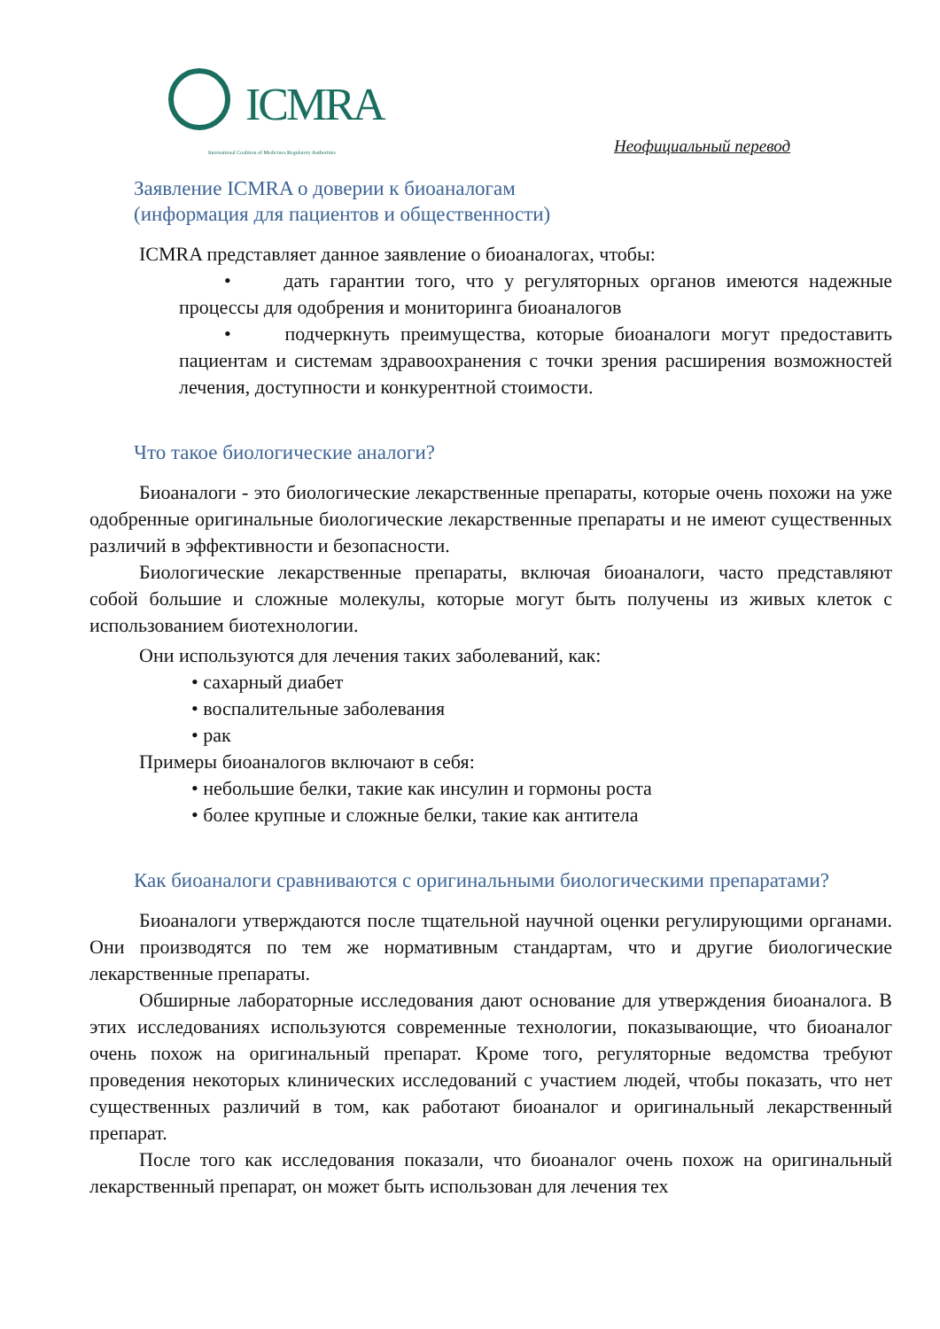ICMRA
International Coalition of Medicines Regulatory Authorities
Неофициальный перевод
Заявление ICMRA о доверии к биоаналогам
(информация для пациентов и общественности)
ICMRA представляет данное заявление о биоаналогах, чтобы:
• дать гарантии того, что у регуляторных органов имеются надежные процессы для одобрения и мониторинга биоаналогов
• подчеркнуть преимущества, которые биоаналоги могут предоставить пациентам и системам здравоохранения с точки зрения расширения возможностей лечения, доступности и конкурентной стоимости.
Что такое биологические аналоги?
Биоаналоги - это биологические лекарственные препараты, которые очень похожи на уже одобренные оригинальные биологические лекарственные препараты и не имеют существенных различий в эффективности и безопасности.
Биологические лекарственные препараты, включая биоаналоги, часто представляют собой большие и сложные молекулы, которые могут быть получены из живых клеток с использованием биотехнологии.
Они используются для лечения таких заболеваний, как:
• сахарный диабет
• воспалительные заболевания
• рак
Примеры биоаналогов включают в себя:
• небольшие белки, такие как инсулин и гормоны роста
• более крупные и сложные белки, такие как антитела
Как биоаналоги сравниваются с оригинальными биологическими препаратами?
Биоаналоги утверждаются после тщательной научной оценки регулирующими органами. Они производятся по тем же нормативным стандартам, что и другие биологические лекарственные препараты.
Обширные лабораторные исследования дают основание для утверждения биоаналога. В этих исследованиях используются современные технологии, показывающие, что биоаналог очень похож на оригинальный препарат. Кроме того, регуляторные ведомства требуют проведения некоторых клинических исследований с участием людей, чтобы показать, что нет существенных различий в том, как работают биоаналог и оригинальный лекарственный препарат.
После того как исследования показали, что биоаналог очень похож на оригинальный лекарственный препарат, он может быть использован для лечения тех